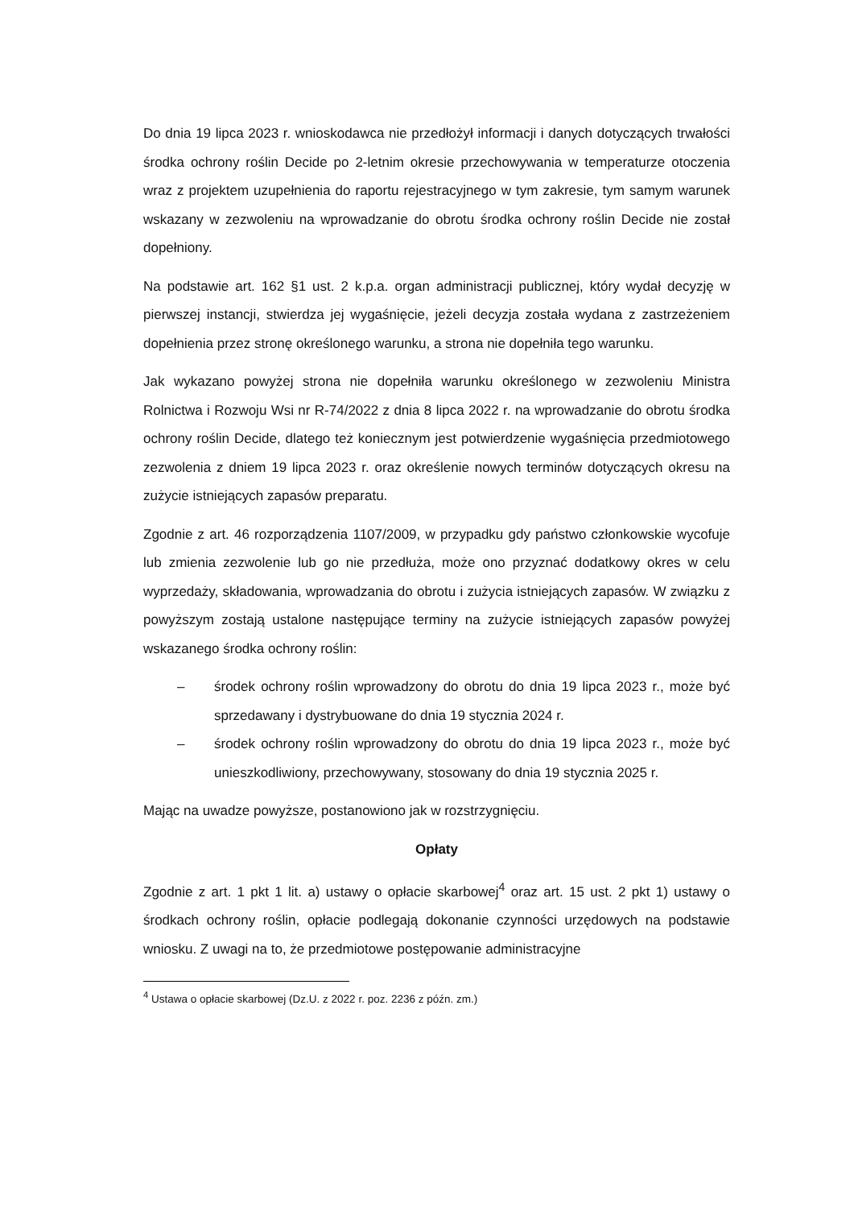Do dnia 19 lipca 2023 r. wnioskodawca nie przedłożył informacji i danych dotyczących trwałości środka ochrony roślin Decide po 2-letnim okresie przechowywania w temperaturze otoczenia wraz z projektem uzupełnienia do raportu rejestracyjnego w tym zakresie, tym samym warunek wskazany w zezwoleniu na wprowadzanie do obrotu środka ochrony roślin Decide nie został dopełniony.
Na podstawie art. 162 §1 ust. 2 k.p.a. organ administracji publicznej, który wydał decyzję w pierwszej instancji, stwierdza jej wygaśnięcie, jeżeli decyzja została wydana z zastrzeżeniem dopełnienia przez stronę określonego warunku, a strona nie dopełniła tego warunku.
Jak wykazano powyżej strona nie dopełniła warunku określonego w zezwoleniu Ministra Rolnictwa i Rozwoju Wsi nr R-74/2022 z dnia 8 lipca 2022 r. na wprowadzanie do obrotu środka ochrony roślin Decide, dlatego też koniecznym jest potwierdzenie wygaśnięcia przedmiotowego zezwolenia z dniem 19 lipca 2023 r. oraz określenie nowych terminów dotyczących okresu na zużycie istniejących zapasów preparatu.
Zgodnie z art. 46 rozporządzenia 1107/2009, w przypadku gdy państwo członkowskie wycofuje lub zmienia zezwolenie lub go nie przedłuża, może ono przyznać dodatkowy okres w celu wyprzedaży, składowania, wprowadzania do obrotu i zużycia istniejących zapasów. W związku z powyższym zostają ustalone następujące terminy na zużycie istniejących zapasów powyżej wskazanego środka ochrony roślin:
– środek ochrony roślin wprowadzony do obrotu do dnia 19 lipca 2023 r., może być sprzedawany i dystrybuowane do dnia 19 stycznia 2024 r.
– środek ochrony roślin wprowadzony do obrotu do dnia 19 lipca 2023 r., może być unieszkodliwiony, przechowywany, stosowany do dnia 19 stycznia 2025 r.
Mając na uwadze powyższe, postanowiono jak w rozstrzygnięciu.
Opłaty
Zgodnie z art. 1 pkt 1 lit. a) ustawy o opłacie skarbowej<sup>4</sup> oraz art. 15 ust. 2 pkt 1) ustawy o środkach ochrony roślin, opłacie podlegają dokonanie czynności urzędowych na podstawie wniosku. Z uwagi na to, że przedmiotowe postępowanie administracyjne
<sup>4</sup> Ustawa o opłacie skarbowej (Dz.U. z 2022 r. poz. 2236 z późn. zm.)